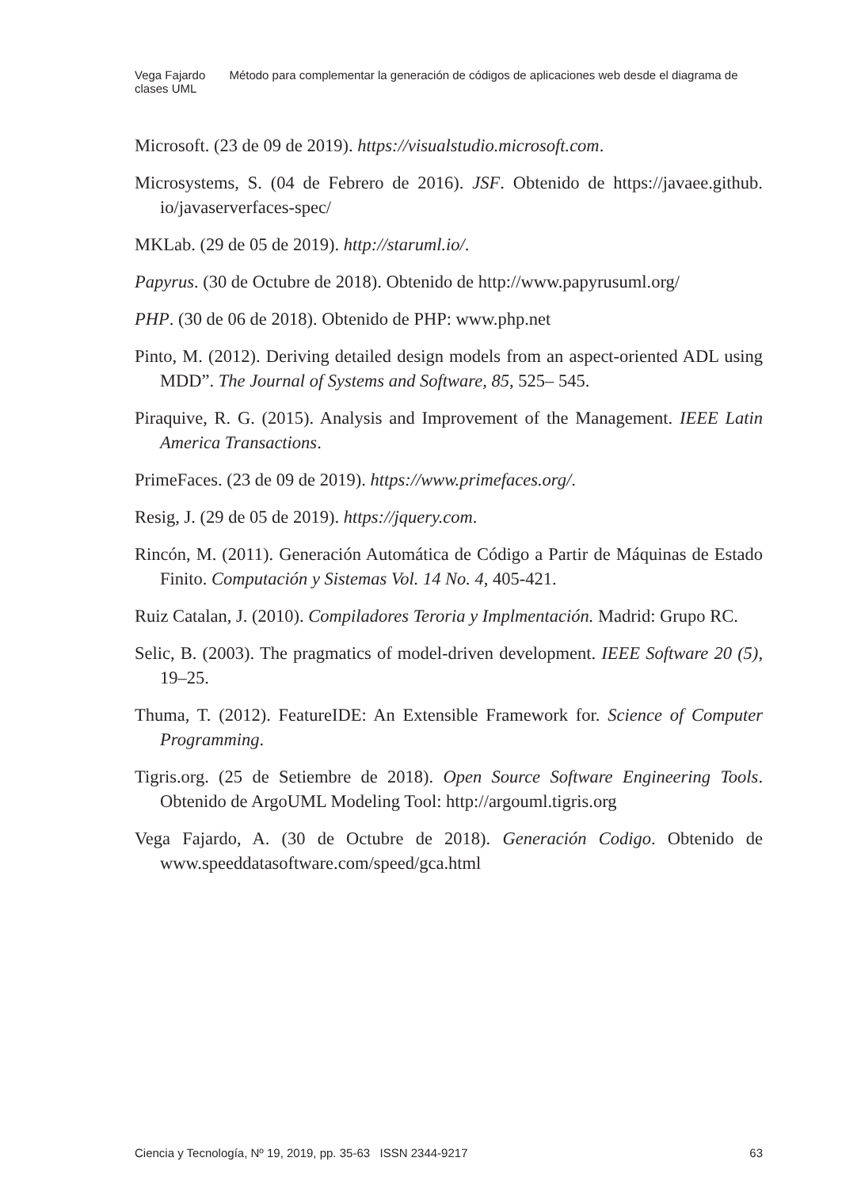Vega Fajardo Método para complementar la generación de códigos de aplicaciones web desde el diagrama de clases UML
Microsoft. (23 de 09 de 2019). https://visualstudio.microsoft.com.
Microsystems, S. (04 de Febrero de 2016). JSF. Obtenido de https://javaee.github. io/javaserverfaces-spec/
MKLab. (29 de 05 de 2019). http://staruml.io/.
Papyrus. (30 de Octubre de 2018). Obtenido de http://www.papyrusuml.org/
PHP. (30 de 06 de 2018). Obtenido de PHP: www.php.net
Pinto, M. (2012). Deriving detailed design models from an aspect-oriented ADL using MDD”. The Journal of Systems and Software, 85, 525– 545.
Piraquive, R. G. (2015). Analysis and Improvement of the Management. IEEE Latin America Transactions.
PrimeFaces. (23 de 09 de 2019). https://www.primefaces.org/.
Resig, J. (29 de 05 de 2019). https://jquery.com.
Rincón, M. (2011). Generación Automática de Código a Partir de Máquinas de Estado Finito. Computación y Sistemas Vol. 14 No. 4, 405-421.
Ruiz Catalan, J. (2010). Compiladores Teroria y Implmentación. Madrid: Grupo RC.
Selic, B. (2003). The pragmatics of model-driven development. IEEE Software 20 (5), 19–25.
Thuma, T. (2012). FeatureIDE: An Extensible Framework for. Science of Computer Programming.
Tigris.org. (25 de Setiembre de 2018). Open Source Software Engineering Tools. Obtenido de ArgoUML Modeling Tool: http://argouml.tigris.org
Vega Fajardo, A. (30 de Octubre de 2018). Generación Codigo. Obtenido de www.speeddatasoftware.com/speed/gca.html
Ciencia y Tecnología, Nº 19, 2019, pp. 35-63 ISSN 2344-9217 63